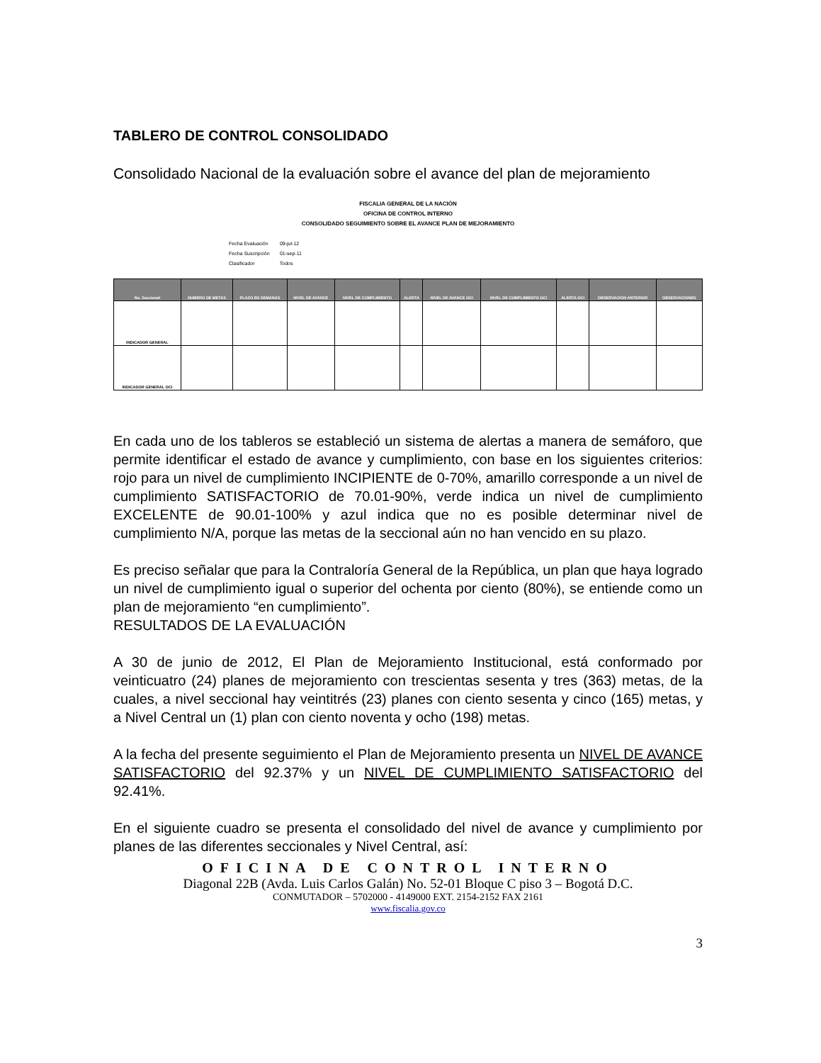TABLERO DE CONTROL CONSOLIDADO
Consolidado Nacional de la evaluación sobre el avance del plan de mejoramiento
FISCALIA GENERAL DE LA NACIÓN
OFICINA DE CONTROL INTERNO
CONSOLIDADO SEGUIMIENTO SOBRE EL AVANCE PLAN DE MEJORAMIENTO
Fecha Evaluación 09-jul-12
Fecha Suscripción 01-sep-11
Clasificador Todos
| No. Seccional | NUMERO DE METAS | PLAZO EN SEMANAS | NIVEL DE AVANCE | NIVEL DE CUMPLIMIENTO | ALERTA | NIVEL DE AVANCE OCI | NIVEL DE CUMPLIMIENTO OCI | ALERTA OCI | OBSERVACION ANTERIOR | OBSERVACIONES |
| --- | --- | --- | --- | --- | --- | --- | --- | --- | --- | --- |
| INDICADOR GENERAL | | | | | | | | | | |
| INDICADOR GENERAL OCI | | | | | | | | | | |
En cada uno de los tableros se estableció un sistema de alertas a manera de semáforo, que permite identificar el estado de avance y cumplimiento, con base en los siguientes criterios: rojo para un nivel de cumplimiento INCIPIENTE de 0-70%, amarillo corresponde a un nivel de cumplimiento SATISFACTORIO de 70.01-90%, verde indica un nivel de cumplimiento EXCELENTE de 90.01-100% y azul indica que no es posible determinar nivel de cumplimiento N/A, porque las metas de la seccional aún no han vencido en su plazo.
Es preciso señalar que para la Contraloría General de la República, un plan que haya logrado un nivel de cumplimiento igual o superior del ochenta por ciento (80%), se entiende como un plan de mejoramiento “en cumplimiento”.
RESULTADOS DE LA EVALUACIÓN
A 30 de junio de 2012, El Plan de Mejoramiento Institucional, está conformado por veinticuatro (24) planes de mejoramiento con trescientas sesenta y tres (363) metas, de la cuales, a nivel seccional hay veintitrés (23) planes con ciento sesenta y cinco (165) metas, y a Nivel Central un (1) plan con ciento noventa y ocho (198) metas.
A la fecha del presente seguimiento el Plan de Mejoramiento presenta un NIVEL DE AVANCE SATISFACTORIO del 92.37% y un NIVEL DE CUMPLIMIENTO SATISFACTORIO del 92.41%.
En el siguiente cuadro se presenta el consolidado del nivel de avance y cumplimiento por planes de las diferentes seccionales y Nivel Central, así:
OFICINA DE CONTROL INTERNO
Diagonal 22B (Avda. Luis Carlos Galán) No. 52-01 Bloque C piso 3 – Bogotá D.C.
CONMUTADOR – 5702000 - 4149000 EXT. 2154-2152 FAX 2161
www.fiscalia.gov.co
3